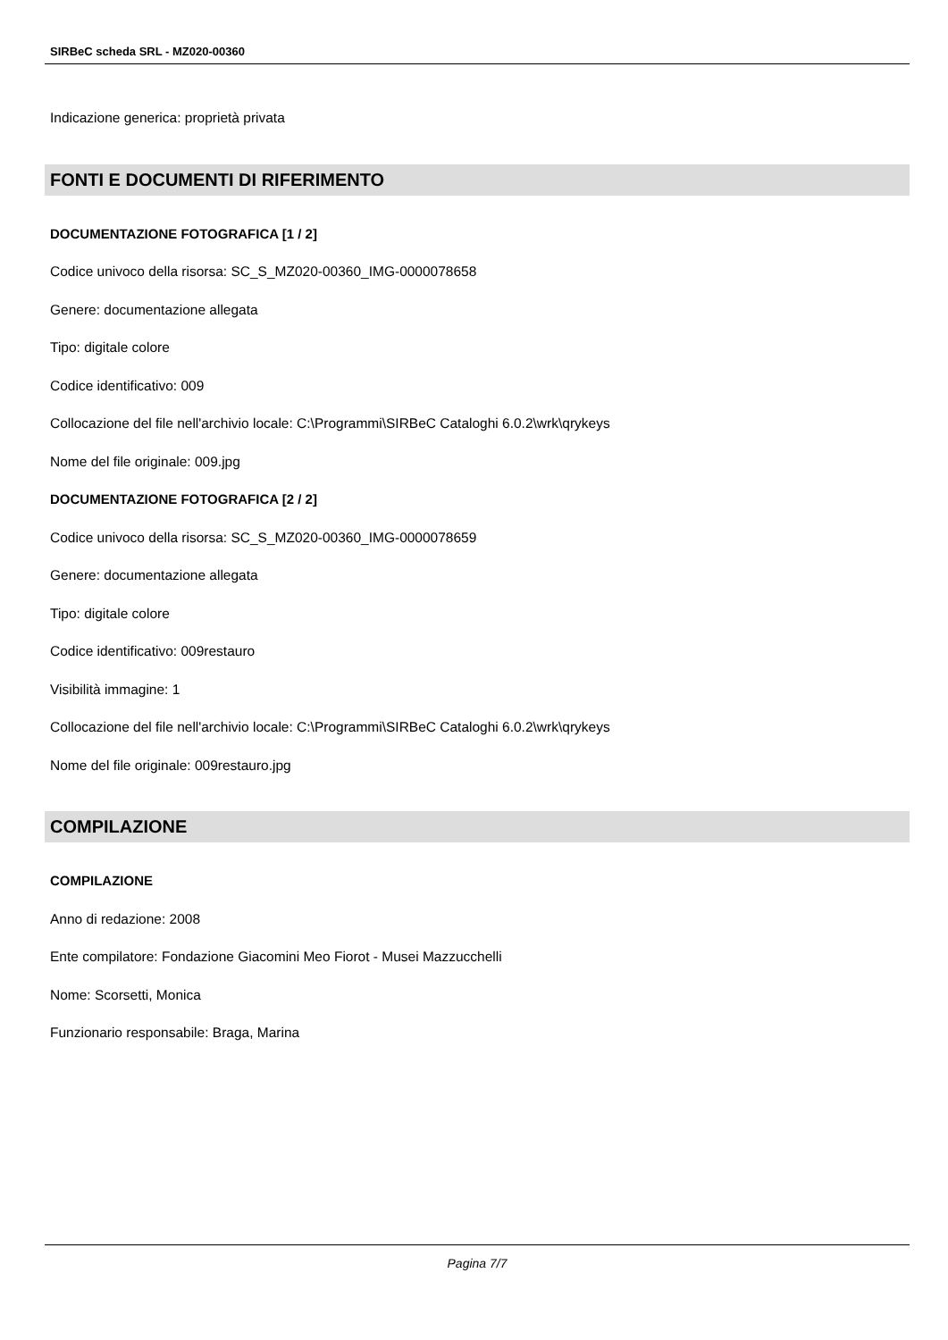SIRBeC scheda SRL - MZ020-00360
Indicazione generica: proprietà privata
FONTI E DOCUMENTI DI RIFERIMENTO
DOCUMENTAZIONE FOTOGRAFICA [1 / 2]
Codice univoco della risorsa: SC_S_MZ020-00360_IMG-0000078658
Genere: documentazione allegata
Tipo: digitale colore
Codice identificativo: 009
Collocazione del file nell'archivio locale: C:\Programmi\SIRBeC Cataloghi 6.0.2\wrk\qrykeys
Nome del file originale: 009.jpg
DOCUMENTAZIONE FOTOGRAFICA [2 / 2]
Codice univoco della risorsa: SC_S_MZ020-00360_IMG-0000078659
Genere: documentazione allegata
Tipo: digitale colore
Codice identificativo: 009restauro
Visibilità immagine: 1
Collocazione del file nell'archivio locale: C:\Programmi\SIRBeC Cataloghi 6.0.2\wrk\qrykeys
Nome del file originale: 009restauro.jpg
COMPILAZIONE
COMPILAZIONE
Anno di redazione: 2008
Ente compilatore: Fondazione Giacomini Meo Fiorot - Musei Mazzucchelli
Nome: Scorsetti, Monica
Funzionario responsabile: Braga, Marina
Pagina 7/7